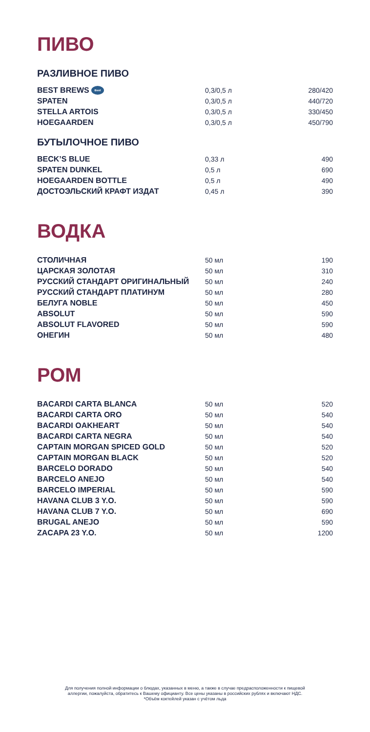ПИВО
РАЗЛИВНОЕ ПИВО
| BEST BREWS Best | 0,3/0,5 л | 280/420 |
| SPATEN | 0,3/0,5 л | 440/720 |
| STELLA ARTOIS | 0,3/0,5 л | 330/450 |
| HOEGAARDEN | 0,3/0,5 л | 450/790 |
БУТЫЛОЧНОЕ ПИВО
| BECK’S BLUE | 0,33 л | 490 |
| SPATEN DUNKEL | 0,5 л | 690 |
| HOEGAARDEN BOTTLE | 0,5 л | 490 |
| ДОСТОЭЛЬСКИЙ КРАФТ ИЗДАТ | 0,45 л | 390 |
ВОДКА
| СТОЛИЧНАЯ | 50 мл | 190 |
| ЦАРСКАЯ ЗОЛОТАЯ | 50 мл | 310 |
| РУССКИЙ СТАНДАРТ ОРИГИНАЛЬНЫЙ | 50 мл | 240 |
| РУССКИЙ СТАНДАРТ ПЛАТИНУМ | 50 мл | 280 |
| БЕЛУГА NOBLE | 50 мл | 450 |
| ABSOLUT | 50 мл | 590 |
| ABSOLUT FLAVORED | 50 мл | 590 |
| ОНЕГИН | 50 мл | 480 |
РОМ
| BACARDI CARTA BLANCA | 50 мл | 520 |
| BACARDI CARTA ORO | 50 мл | 540 |
| BACARDI OAKHEART | 50 мл | 540 |
| BACARDI CARTA NEGRA | 50 мл | 540 |
| CAPTAIN MORGAN SPICED GOLD | 50 мл | 520 |
| CAPTAIN MORGAN BLACK | 50 мл | 520 |
| BARCELO DORADO | 50 мл | 540 |
| BARCELO ANEJO | 50 мл | 540 |
| BARCELO IMPERIAL | 50 мл | 590 |
| HAVANA CLUB 3 Y.O. | 50 мл | 590 |
| HAVANA CLUB 7 Y.O. | 50 мл | 690 |
| BRUGAL ANEJO | 50 мл | 590 |
| ZACAPA 23 Y.O. | 50 мл | 1200 |
Для получения полной информации о блюдах, указанных в меню, а также в случае предрасположенности к пищевой
аллергии, пожалуйста, обратитесь к Вашему официанту. Все цены указаны в российских рублях и включают НДС.
*Объём коктейлей указан с учётом льда